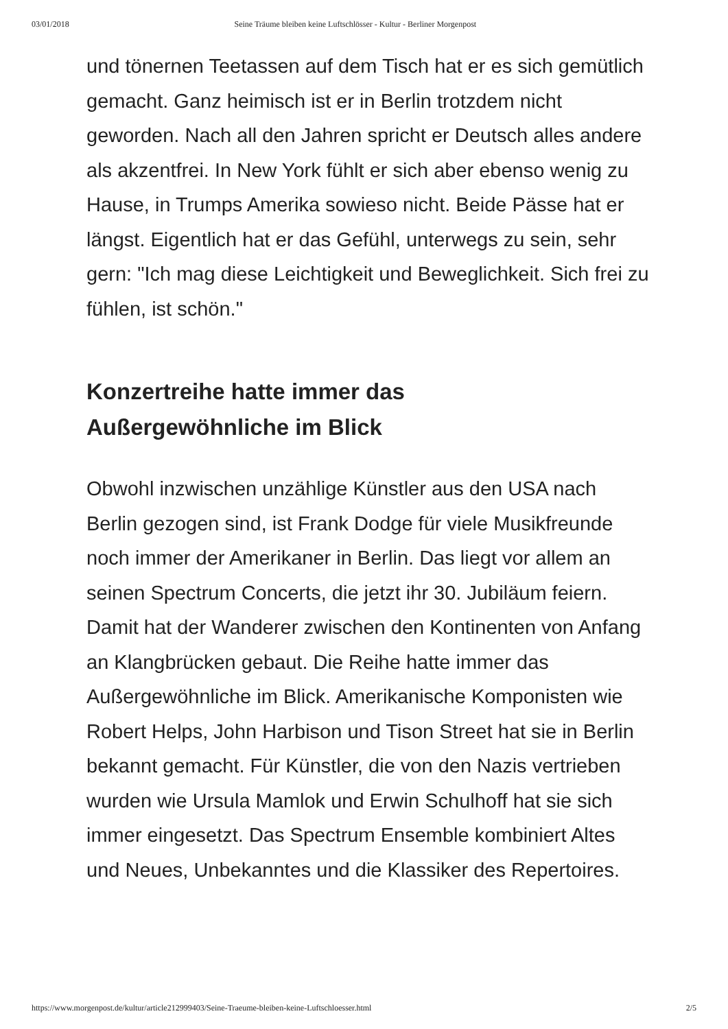03/01/2018 Seine Träume bleiben keine Luftschlösser - Kultur - Berliner Morgenpost
und tönernen Teetassen auf dem Tisch hat er es sich gemütlich gemacht. Ganz heimisch ist er in Berlin trotzdem nicht geworden. Nach all den Jahren spricht er Deutsch alles andere als akzentfrei. In New York fühlt er sich aber ebenso wenig zu Hause, in Trumps Amerika sowieso nicht. Beide Pässe hat er längst. Eigentlich hat er das Gefühl, unterwegs zu sein, sehr gern: "Ich mag diese Leichtigkeit und Beweglichkeit. Sich frei zu fühlen, ist schön."
Konzertreihe hatte immer das
Außergewöhnliche im Blick
Obwohl inzwischen unzählige Künstler aus den USA nach Berlin gezogen sind, ist Frank Dodge für viele Musikfreunde noch immer der Amerikaner in Berlin. Das liegt vor allem an seinen Spectrum Concerts, die jetzt ihr 30. Jubiläum feiern. Damit hat der Wanderer zwischen den Kontinenten von Anfang an Klangbrücken gebaut. Die Reihe hatte immer das Außergewöhnliche im Blick. Amerikanische Komponisten wie Robert Helps, John Harbison und Tison Street hat sie in Berlin bekannt gemacht. Für Künstler, die von den Nazis vertrieben wurden wie Ursula Mamlok und Erwin Schulhoff hat sie sich immer eingesetzt. Das Spectrum Ensemble kombiniert Altes und Neues, Unbekanntes und die Klassiker des Repertoires.
https://www.morgenpost.de/kultur/article212999403/Seine-Traeume-bleiben-keine-Luftschloesser.html 2/5